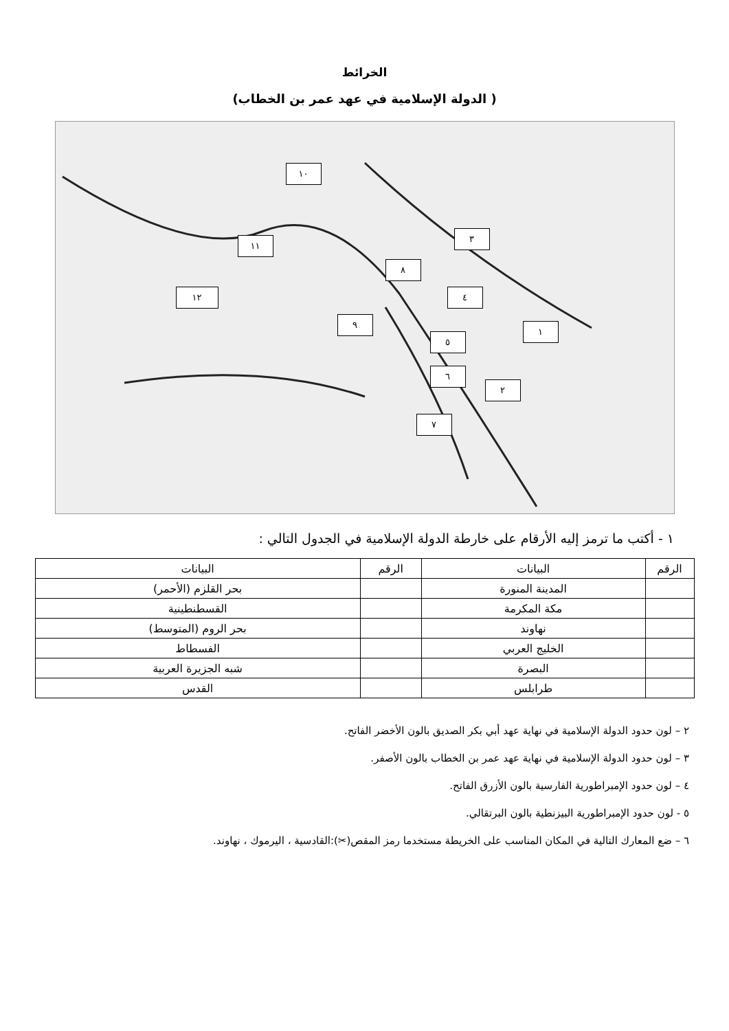الخرائط
( الدولة الإسلامية في عهد عمر بن الخطاب)
١٠
١١
٣
٨
١٢ ٤
١
٩
٥
٦
٢
٧
١ - أكتب ما ترمز إليه الأرقام على خارطة الدولة الإسلامية في الجدول التالي :
| الرقم | البيانات | الرقم | البيانات |
| --- | --- | --- | --- |
| | المدينة المنورة | | بحر القلزم (الأحمر) |
| | مكة المكرمة | | القسطنطينية |
| | نهاوند | | بحر الروم (المتوسط) |
| | الخليج العربي | | الفسطاط |
| | البصرة | | شبه الجزيرة العربية |
| | طرابلس | | القدس |
٢ – لون حدود الدولة الإسلامية في نهاية عهد أبي بكر الصديق بالون الأخضر الفاتح.
٣ – لون حدود الدولة الإسلامية في نهاية عهد عمر بن الخطاب بالون الأصفر.
٤ – لون حدود الإمبراطورية الفارسية بالون الأزرق الفاتح.
٥ - لون حدود الإمبراطورية البيزنطية بالون البرتقالي.
٦ – ضع المعارك التالية في المكان المناسب على الخريطة مستخدما رمز المقص(✂):القادسية ، اليرموك ، نهاوند.